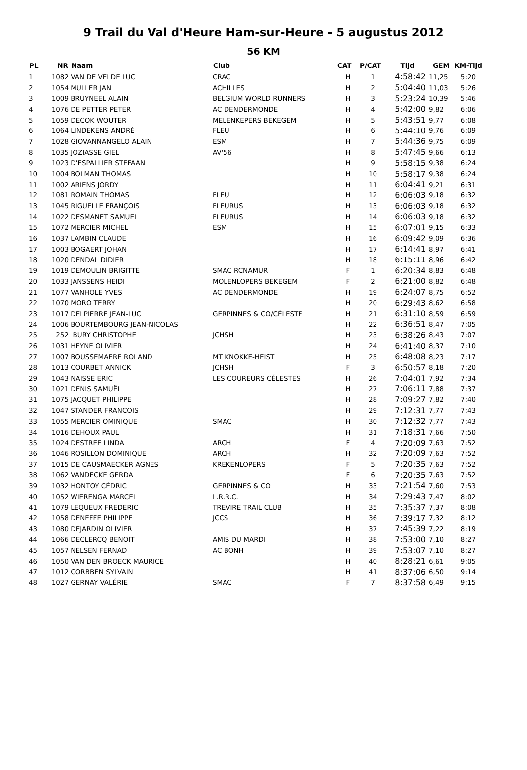9 Trail du Val d'Heure Ham-sur-Heure - 5 augustus 2012
56 KM
| PL | NR | Naam | Club | CAT | P/CAT | Tijd | GEM | KM-Tijd |
| --- | --- | --- | --- | --- | --- | --- | --- | --- |
| 1 | 1082 | VAN DE VELDE LUC | CRAC | H | 1 | 4:58:42 | 11,25 | 5:20 |
| 2 | 1054 | MULLER JAN | ACHILLES | H | 2 | 5:04:40 | 11,03 | 5:26 |
| 3 | 1009 | BRUYNEEL ALAIN | BELGIUM WORLD RUNNERS | H | 3 | 5:23:24 | 10,39 | 5:46 |
| 4 | 1076 | DE PETTER PETER | AC DENDERMONDE | H | 4 | 5:42:00 | 9,82 | 6:06 |
| 5 | 1059 | DECOK WOUTER | MELENKEPERS BEKEGEM | H | 5 | 5:43:51 | 9,77 | 6:08 |
| 6 | 1064 | LINDEKENS ANDRÉ | FLEU | H | 6 | 5:44:10 | 9,76 | 6:09 |
| 7 | 1028 | GIOVANNANGELO ALAIN | ESM | H | 7 | 5:44:36 | 9,75 | 6:09 |
| 8 | 1035 | JOZIASSE GIEL | AV'56 | H | 8 | 5:47:45 | 9,66 | 6:13 |
| 9 | 1023 | D'ESPALLIER STEFAAN | | H | 9 | 5:58:15 | 9,38 | 6:24 |
| 10 | 1004 | BOLMAN THOMAS | | H | 10 | 5:58:17 | 9,38 | 6:24 |
| 11 | 1002 | ARIENS JORDY | | H | 11 | 6:04:41 | 9,21 | 6:31 |
| 12 | 1081 | ROMAIN THOMAS | FLEU | H | 12 | 6:06:03 | 9,18 | 6:32 |
| 13 | 1045 | RIGUELLE FRANÇOIS | FLEURUS | H | 13 | 6:06:03 | 9,18 | 6:32 |
| 14 | 1022 | DESMANET SAMUEL | FLEURUS | H | 14 | 6:06:03 | 9,18 | 6:32 |
| 15 | 1072 | MERCIER MICHEL | ESM | H | 15 | 6:07:01 | 9,15 | 6:33 |
| 16 | 1037 | LAMBIN CLAUDE | | H | 16 | 6:09:42 | 9,09 | 6:36 |
| 17 | 1003 | BOGAERT JOHAN | | H | 17 | 6:14:41 | 8,97 | 6:41 |
| 18 | 1020 | DENDAL DIDIER | | H | 18 | 6:15:11 | 8,96 | 6:42 |
| 19 | 1019 | DEMOULIN BRIGITTE | SMAC RCNAMUR | F | 1 | 6:20:34 | 8,83 | 6:48 |
| 20 | 1033 | JANSSENS HEIDI | MOLENLOPERS BEKEGEM | F | 2 | 6:21:00 | 8,82 | 6:48 |
| 21 | 1077 | VANHOLE YVES | AC DENDERMONDE | H | 19 | 6:24:07 | 8,75 | 6:52 |
| 22 | 1070 | MORO TERRY | | H | 20 | 6:29:43 | 8,62 | 6:58 |
| 23 | 1017 | DELPIERRE JEAN-LUC | GERPINNES & CO/CÉLESTE | H | 21 | 6:31:10 | 8,59 | 6:59 |
| 24 | 1006 | BOURTEMBOURG JEAN-NICOLAS | | H | 22 | 6:36:51 | 8,47 | 7:05 |
| 25 | 252 | BURY CHRISTOPHE | JCHSH | H | 23 | 6:38:26 | 8,43 | 7:07 |
| 26 | 1031 | HEYNE OLIVIER | | H | 24 | 6:41:40 | 8,37 | 7:10 |
| 27 | 1007 | BOUSSEMAERE ROLAND | MT KNOKKE-HEIST | H | 25 | 6:48:08 | 8,23 | 7:17 |
| 28 | 1013 | COURBET ANNICK | JCHSH | F | 3 | 6:50:57 | 8,18 | 7:20 |
| 29 | 1043 | NAISSE ERIC | LES COUREURS CÉLESTES | H | 26 | 7:04:01 | 7,92 | 7:34 |
| 30 | 1021 | DENIS SAMUËL | | H | 27 | 7:06:11 | 7,88 | 7:37 |
| 31 | 1075 | JACQUET PHILIPPE | | H | 28 | 7:09:27 | 7,82 | 7:40 |
| 32 | 1047 | STANDER FRANCOIS | | H | 29 | 7:12:31 | 7,77 | 7:43 |
| 33 | 1055 | MERCIER OMINIQUE | SMAC | H | 30 | 7:12:32 | 7,77 | 7:43 |
| 34 | 1016 | DEHOUX PAUL | | H | 31 | 7:18:31 | 7,66 | 7:50 |
| 35 | 1024 | DESTREE LINDA | ARCH | F | 4 | 7:20:09 | 7,63 | 7:52 |
| 36 | 1046 | ROSILLON DOMINIQUE | ARCH | H | 32 | 7:20:09 | 7,63 | 7:52 |
| 37 | 1015 | DE CAUSMAECKER AGNES | KREKENLOPERS | F | 5 | 7:20:35 | 7,63 | 7:52 |
| 38 | 1062 | VANDECKE GERDA | | F | 6 | 7:20:35 | 7,63 | 7:52 |
| 39 | 1032 | HONTOY CÉDRIC | GERPINNES & CO | H | 33 | 7:21:54 | 7,60 | 7:53 |
| 40 | 1052 | WIERENGA MARCEL | L.R.R.C. | H | 34 | 7:29:43 | 7,47 | 8:02 |
| 41 | 1079 | LEQUEUX FREDERIC | TREVIRE TRAIL CLUB | H | 35 | 7:35:37 | 7,37 | 8:08 |
| 42 | 1058 | DENEFFE PHILIPPE | JCCS | H | 36 | 7:39:17 | 7,32 | 8:12 |
| 43 | 1080 | DEJARDIN OLIVIER | | H | 37 | 7:45:39 | 7,22 | 8:19 |
| 44 | 1066 | DECLERCQ BENOIT | AMIS DU MARDI | H | 38 | 7:53:00 | 7,10 | 8:27 |
| 45 | 1057 | NELSEN FERNAD | AC BONH | H | 39 | 7:53:07 | 7,10 | 8:27 |
| 46 | 1050 | VAN DEN BROECK MAURICE | | H | 40 | 8:28:21 | 6,61 | 9:05 |
| 47 | 1012 | CORBBEN SYLVAIN | | H | 41 | 8:37:06 | 6,50 | 9:14 |
| 48 | 1027 | GERNAY VALÉRIE | SMAC | F | 7 | 8:37:58 | 6,49 | 9:15 |